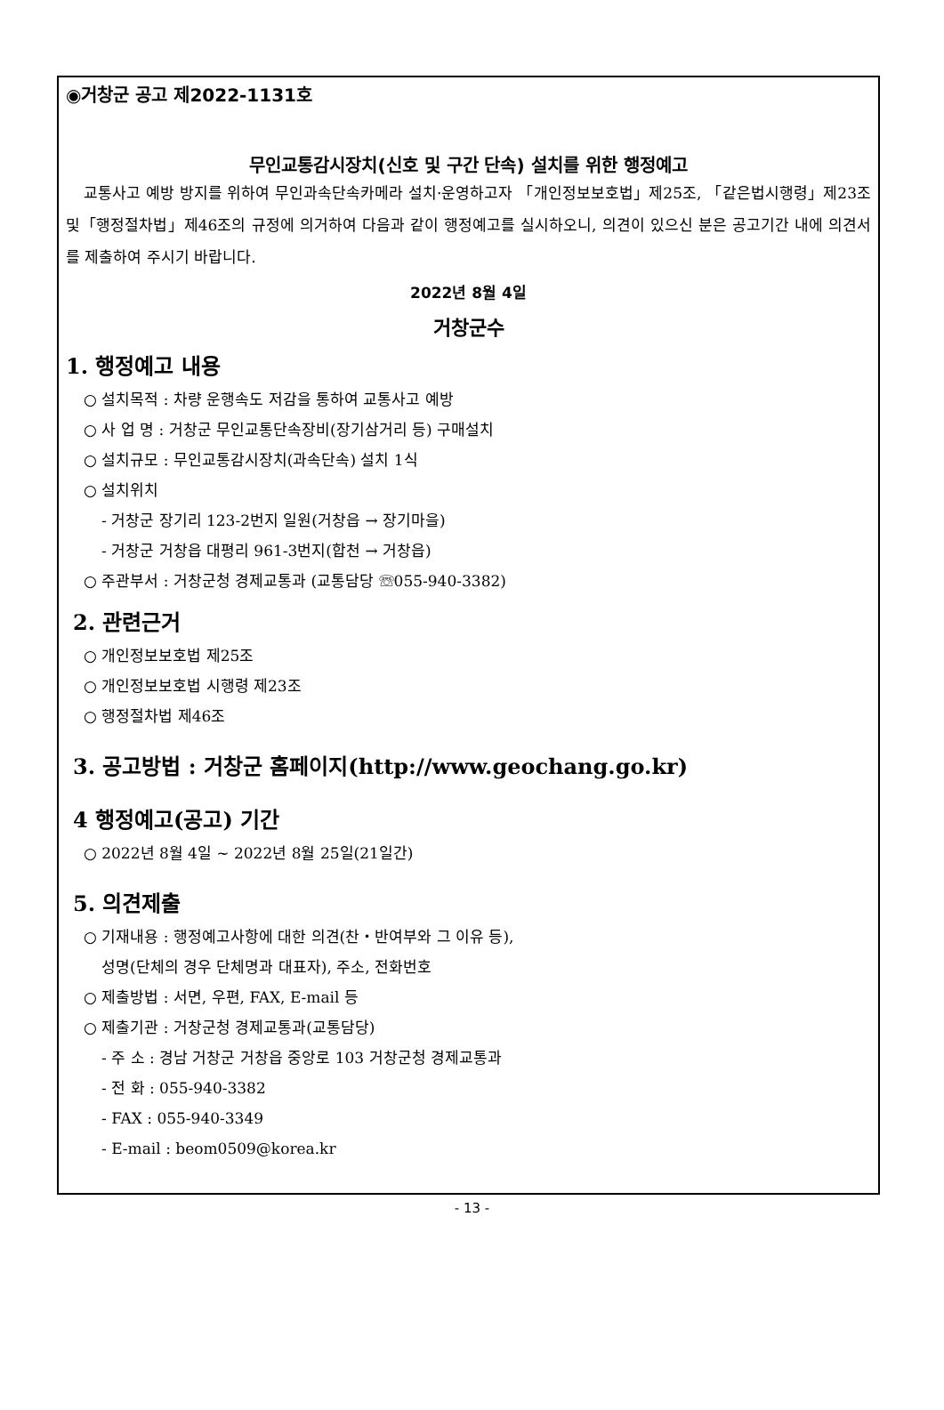◉거창군 공고 제2022-1131호
무인교통감시장치(신호 및 구간 단속) 설치를 위한 행정예고
교통사고 예방 방지를 위하여 무인과속단속카메라 설치·운영하고자 「개인정보보호법」제25조, 「같은법시행령」제23조 및「행정절차법」제46조의 규정에 의거하여 다음과 같이 행정예고를 실시하오니, 의견이 있으신 분은 공고기간 내에 의견서를 제출하여 주시기 바랍니다.
2022년 8월 4일
거창군수
1. 행정예고 내용
○ 설치목적 : 차량 운행속도 저감을 통하여 교통사고 예방
○ 사 업 명 : 거창군 무인교통단속장비(장기삼거리 등) 구매설치
○ 설치규모 : 무인교통감시장치(과속단속) 설치 1식
○ 설치위치
- 거창군 장기리 123-2번지 일원(거창읍 → 장기마을)
- 거창군 거창읍 대평리 961-3번지(합천 → 거창읍)
○ 주관부서 : 거창군청 경제교통과 (교통담당 ☏055-940-3382)
2. 관련근거
○ 개인정보보호법 제25조
○ 개인정보보호법 시행령 제23조
○ 행정절차법 제46조
3. 공고방법 : 거창군 홈페이지(http://www.geochang.go.kr)
4 행정예고(공고) 기간
○ 2022년 8월 4일 ~ 2022년 8월 25일(21일간)
5. 의견제출
○ 기재내용 : 행정예고사항에 대한 의견(찬・반여부와 그 이유 등),
성명(단체의 경우 단체명과 대표자), 주소, 전화번호
○ 제출방법 : 서면, 우편, FAX, E-mail 등
○ 제출기관 : 거창군청 경제교통과(교통담당)
- 주 소 : 경남 거창군 거창읍 중앙로 103 거창군청 경제교통과
- 전 화 : 055-940-3382
- FAX : 055-940-3349
- E-mail : beom0509@korea.kr
- 13 -